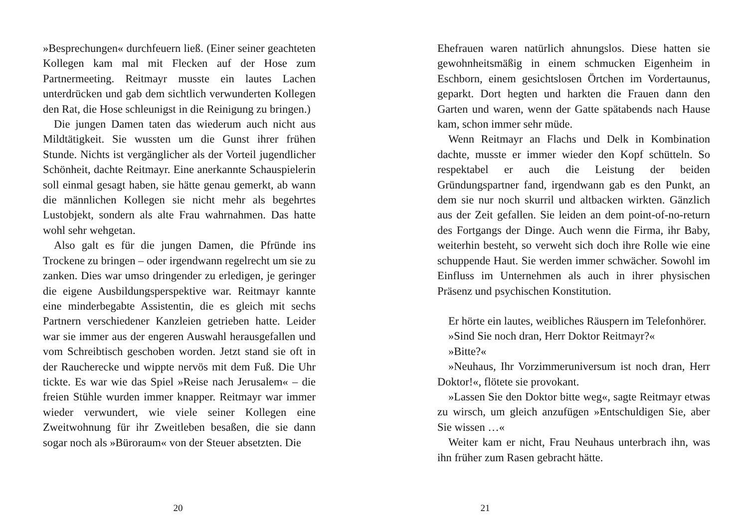»Besprechungen« durchfeuern ließ. (Einer seiner geachteten Kollegen kam mal mit Flecken auf der Hose zum Partnermeeting. Reitmayr musste ein lautes Lachen unterdrücken und gab dem sichtlich verwunderten Kollegen den Rat, die Hose schleunigst in die Reinigung zu bringen.)
Die jungen Damen taten das wiederum auch nicht aus Mildtätigkeit. Sie wussten um die Gunst ihrer frühen Stunde. Nichts ist vergänglicher als der Vorteil jugendlicher Schönheit, dachte Reitmayr. Eine anerkannte Schauspielerin soll einmal gesagt haben, sie hätte genau gemerkt, ab wann die männlichen Kollegen sie nicht mehr als begehrtes Lustobjekt, sondern als alte Frau wahrnahmen. Das hatte wohl sehr wehgetan.
Also galt es für die jungen Damen, die Pfründe ins Trockene zu bringen – oder irgendwann regelrecht um sie zu zanken. Dies war umso dringender zu erledigen, je geringer die eigene Ausbildungsperspektive war. Reitmayr kannte eine minderbegabte Assistentin, die es gleich mit sechs Partnern verschiedener Kanzleien getrieben hatte. Leider war sie immer aus der engeren Auswahl herausgefallen und vom Schreibtisch geschoben worden. Jetzt stand sie oft in der Raucherecke und wippte nervös mit dem Fuß. Die Uhr tickte. Es war wie das Spiel »Reise nach Jerusalem« – die freien Stühle wurden immer knapper. Reitmayr war immer wieder verwundert, wie viele seiner Kollegen eine Zweitwohnung für ihr Zweitleben besaßen, die sie dann sogar noch als »Büroraum« von der Steuer absetzten. Die
20
Ehefrauen waren natürlich ahnungslos. Diese hatten sie gewohnheitsmäßig in einem schmucken Eigenheim in Eschborn, einem gesichtslosen Örtchen im Vordertaunus, geparkt. Dort hegten und harkten die Frauen dann den Garten und waren, wenn der Gatte spätabends nach Hause kam, schon immer sehr müde.
Wenn Reitmayr an Flachs und Delk in Kombination dachte, musste er immer wieder den Kopf schütteln. So respektabel er auch die Leistung der beiden Gründungspartner fand, irgendwann gab es den Punkt, an dem sie nur noch skurril und altbacken wirkten. Gänzlich aus der Zeit gefallen. Sie leiden an dem point-of-no-return des Fortgangs der Dinge. Auch wenn die Firma, ihr Baby, weiterhin besteht, so verweht sich doch ihre Rolle wie eine schuppende Haut. Sie werden immer schwächer. Sowohl im Einfluss im Unternehmen als auch in ihrer physischen Präsenz und psychischen Konstitution.
Er hörte ein lautes, weibliches Räuspern im Telefonhörer.
»Sind Sie noch dran, Herr Doktor Reitmayr?«
»Bitte?«
»Neuhaus, Ihr Vorzimmeruniversum ist noch dran, Herr Doktor!«, flötete sie provokant.
»Lassen Sie den Doktor bitte weg«, sagte Reitmayr etwas zu wirsch, um gleich anzufügen »Entschuldigen Sie, aber Sie wissen …«
Weiter kam er nicht, Frau Neuhaus unterbrach ihn, was ihn früher zum Rasen gebracht hätte.
21